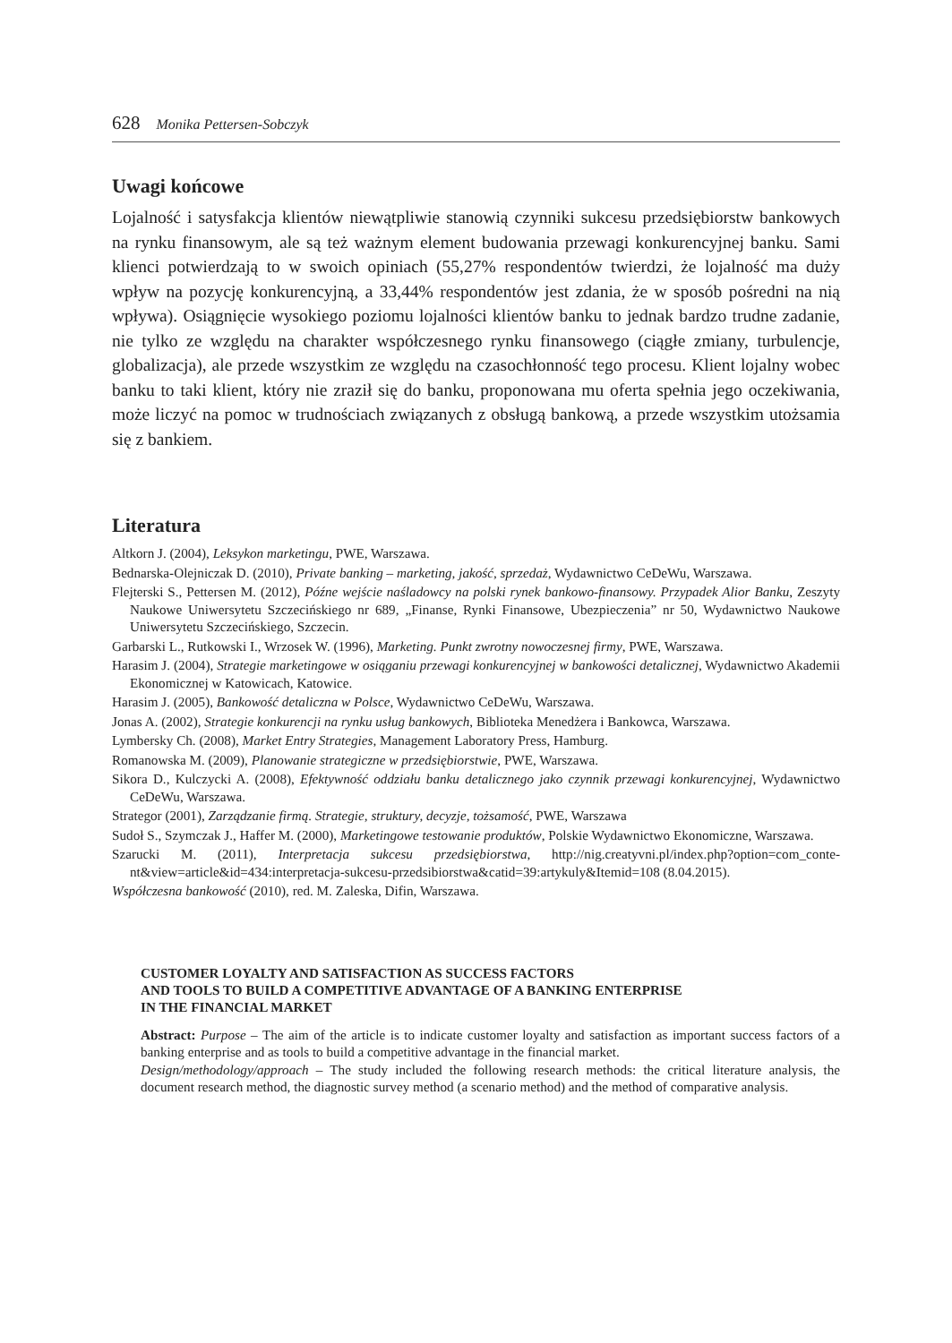628 Monika Pettersen-Sobczyk
Uwagi końcowe
Lojalność i satysfakcja klientów niewątpliwie stanowią czynniki sukcesu przedsiębiorstw bankowych na rynku finansowym, ale są też ważnym element budowania przewagi kon­kurencyjnej banku. Sami klienci potwierdzają to w swoich opiniach (55,27% respondentów twierdzi, że lojalność ma duży wpływ na pozycję konkurencyjną, a 33,44% respondentów jest zdania, że w sposób pośredni na nią wpływa). Osiągnięcie wysokiego poziomu lojal­ności klientów banku to jednak bardzo trudne zadanie, nie tylko ze względu na charakter współczesnego rynku finansowego (ciągłe zmiany, turbulencje, globalizacja), ale przede wszystkim ze względu na czasochłonność tego procesu. Klient lojalny wobec banku to taki klient, który nie zraził się do banku, proponowana mu oferta spełnia jego oczekiwania, może liczyć na pomoc w trudnościach związanych z obsługą bankową, a przede wszystkim utożsamia się z bankiem.
Literatura
Altkorn J. (2004), Leksykon marketingu, PWE, Warszawa.
Bednarska-Olejniczak D. (2010), Private banking – marketing, jakość, sprzedaż, Wydawnictwo CeDeWu, Warsza­wa.
Flejterski S., Pettersen M. (2012), Późne wejście naśladowcy na polski rynek bankowo-finansowy. Przypadek Alior Banku, Zeszyty Naukowe Uniwersytetu Szczecińskiego nr 689, „Finanse, Rynki Finansowe, Ubezpieczenia” nr 50, Wydawnictwo Naukowe Uniwersytetu Szczecińskiego, Szczecin.
Garbarski L., Rutkowski I., Wrzosek W. (1996), Marketing. Punkt zwrotny nowoczesnej firmy, PWE, Warszawa.
Harasim J. (2004), Strategie marketingowe w osiąganiu przewagi konkurencyjnej w bankowości detalicznej, Wy­dawnictwo Akademii Ekonomicznej w Katowicach, Katowice.
Harasim J. (2005), Bankowość detaliczna w Polsce, Wydawnictwo CeDeWu, Warszawa.
Jonas A. (2002), Strategie konkurencji na rynku usług bankowych, Biblioteka Menedżera i Bankowca, Warszawa.
Lymbersky Ch. (2008), Market Entry Strategies, Management Laboratory Press, Hamburg.
Romanowska M. (2009), Planowanie strategiczne w przedsiębiorstwie, PWE, Warszawa.
Sikora D., Kulczycki A. (2008), Efektywność oddziału banku detalicznego jako czynnik przewagi konkurencyjnej, Wydawnictwo CeDeWu, Warszawa.
Strategor (2001), Zarządzanie firmą. Strategie, struktury, decyzje, tożsamość, PWE, Warszawa
Sudoł S., Szymczak J., Haffer M. (2000), Marketingowe testowanie produktów, Polskie Wydawnictwo Ekonomicz­ne, Warszawa.
Szarucki M. (2011), Interpretacja sukcesu przedsiębiorstwa, http://nig.creatyvni.pl/index.php?option=com_conte­nt&view=article&id=434:interpretacja-sukcesu-przedsibiorstwa&catid=39:artykuly&Itemid=108 (8.04.2015).
Współczesna bankowość (2010), red. M. Zaleska, Difin, Warszawa.
CUSTOMER LOYALTY AND SATISFACTION AS SUCCESS FACTORS
AND TOOLS TO BUILD A COMPETITIVE ADVANTAGE OF A BANKING ENTERPRISE
IN THE FINANCIAL MARKET
Abstract: Purpose – The aim of the article is to indicate customer loyalty and satisfaction as important suc­cess factors of a banking enterprise and as tools to build a competitive advantage in the financial market.
Design/methodology/approach – The study included the following research methods: the critical literature analysis, the document research method, the diagnostic survey method (a scenario method) and the method of comparative analysis.